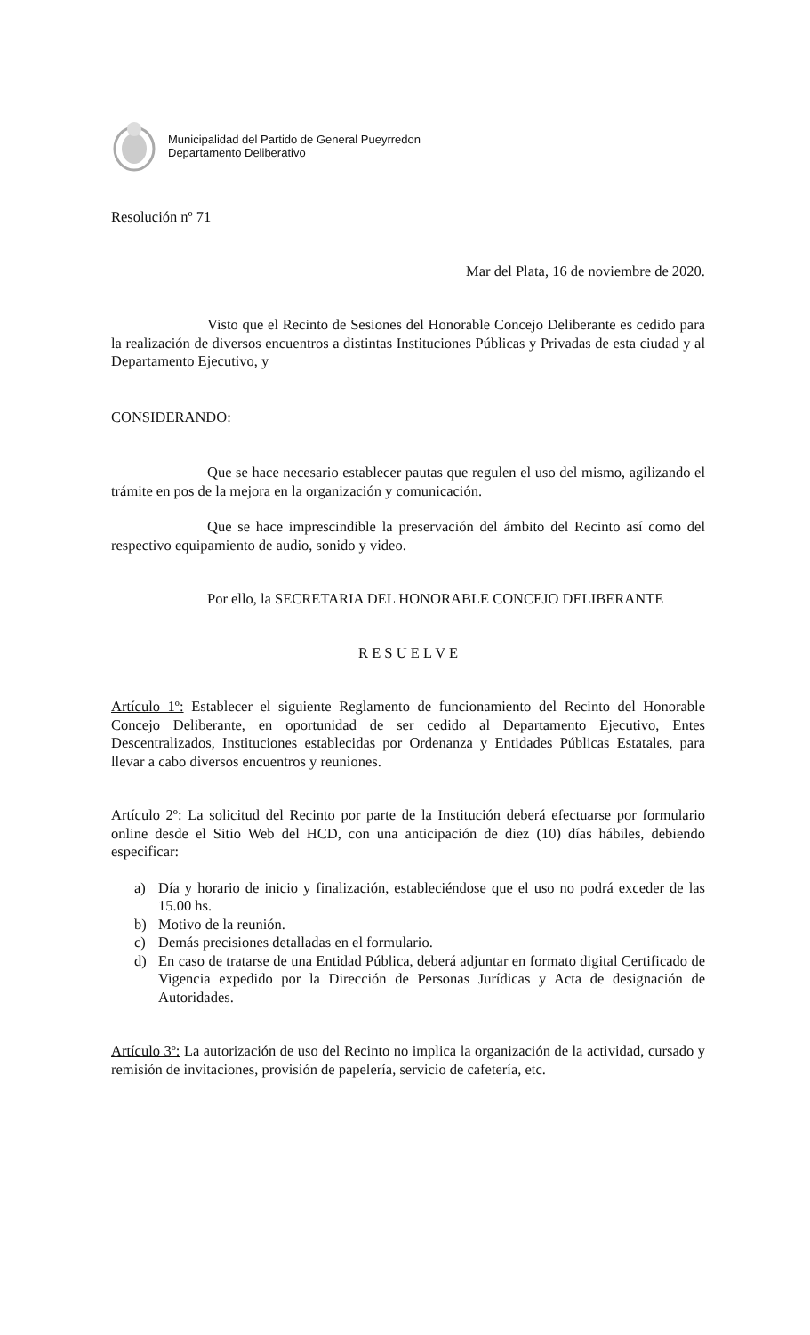Municipalidad del Partido de General Pueyrredon
Departamento Deliberativo
Resolución nº 71
Mar del Plata, 16 de noviembre de 2020.
Visto que el Recinto de Sesiones del Honorable Concejo Deliberante es cedido para la realización de diversos encuentros a distintas Instituciones Públicas y Privadas de esta ciudad y al Departamento Ejecutivo, y
CONSIDERANDO:
Que se hace necesario establecer pautas que regulen el uso del mismo, agilizando el trámite en pos de la mejora en la organización y comunicación.
Que se hace imprescindible la preservación del ámbito del Recinto así como del respectivo equipamiento de audio, sonido y video.
Por ello, la SECRETARIA DEL HONORABLE CONCEJO DELIBERANTE
R E S U E L V E
Artículo 1º: Establecer el siguiente Reglamento de funcionamiento del Recinto del Honorable Concejo Deliberante, en oportunidad de ser cedido al Departamento Ejecutivo, Entes Descentralizados, Instituciones establecidas por Ordenanza y Entidades Públicas Estatales, para llevar a cabo diversos encuentros y reuniones.
Artículo 2º: La solicitud del Recinto por parte de la Institución deberá efectuarse por formulario online desde el Sitio Web del HCD, con una anticipación de diez (10) días hábiles, debiendo especificar:
a) Día y horario de inicio y finalización, estableciéndose que el uso no podrá exceder de las 15.00 hs.
b) Motivo de la reunión.
c) Demás precisiones detalladas en el formulario.
d) En caso de tratarse de una Entidad Pública, deberá adjuntar en formato digital Certificado de Vigencia expedido por la Dirección de Personas Jurídicas y Acta de designación de Autoridades.
Artículo 3º: La autorización de uso del Recinto no implica la organización de la actividad, cursado y remisión de invitaciones, provisión de papelería, servicio de cafetería, etc.